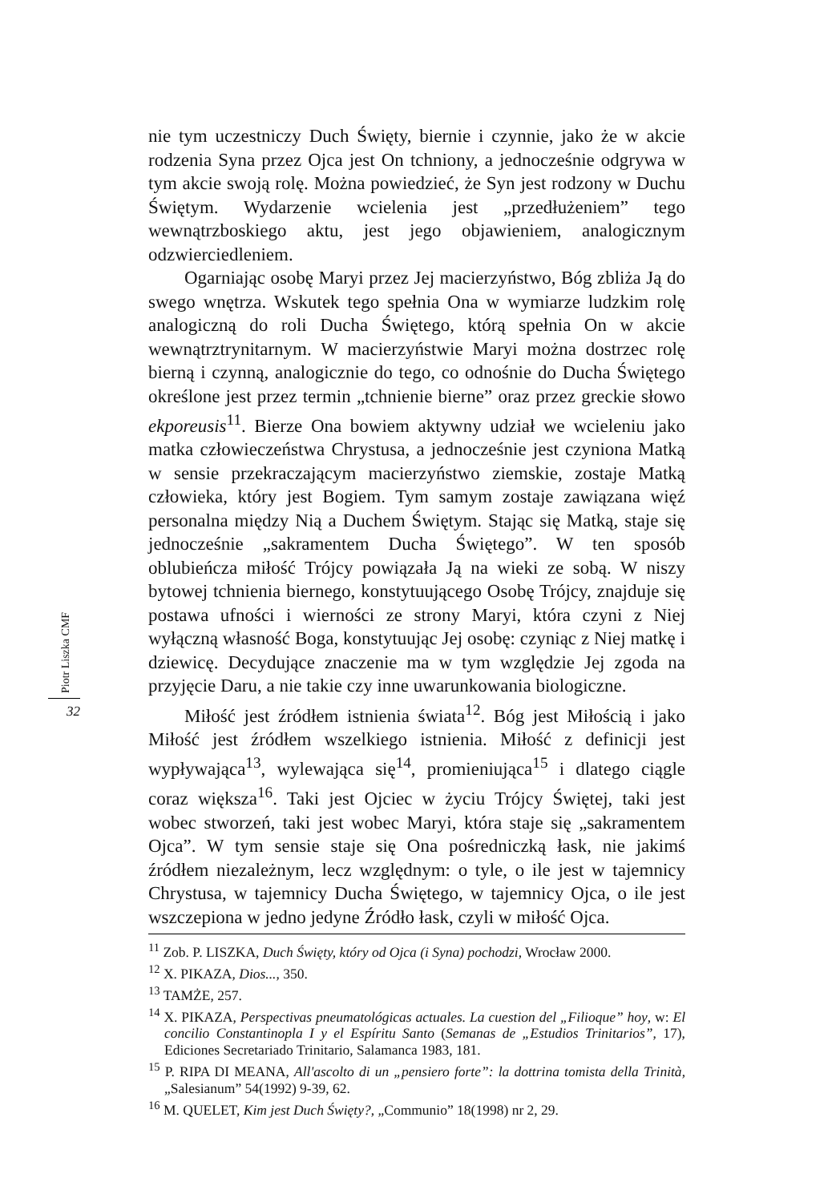Piotr Liszka CMF
32
nie tym uczestniczy Duch Święty, biernie i czynnie, jako że w akcie rodzenia Syna przez Ojca jest On tchniony, a jednocześnie odgrywa w tym akcie swoją rolę. Można powiedzieć, że Syn jest rodzony w Duchu Świętym. Wydarzenie wcielenia jest „przedłużeniem” tego wewnątrzboskiego aktu, jest jego objawieniem, analogicznym odzwierciedleniem.
Ogarniając osobę Maryi przez Jej macierzyństwo, Bóg zbliża Ją do swego wnętrza. Wskutek tego spełnia Ona w wymiarze ludzkim rolę analogiczną do roli Ducha Świętego, którą spełnia On w akcie wewnątrztrynitarnym. W macierzyństwie Maryi można dostrzec rolę bierną i czynną, analogicznie do tego, co odnośnie do Ducha Świętego określone jest przez termin „tchnienie bierne” oraz przez greckie słowo ekporeusis<sup>11</sup>. Bierze Ona bowiem aktywny udział we wcieleniu jako matka człowieczeństwa Chrystusa, a jednocześnie jest czyniona Matką w sensie przekraczającym macierzyństwo ziemskie, zostaje Matką człowieka, który jest Bogiem. Tym samym zostaje zawiązana więź personalna między Nią a Duchem Świętym. Stając się Matką, staje się jednocześnie „sakramentem Ducha Świętego”. W ten sposób oblubieńcza miłość Trójcy powiązała Ją na wieki ze sobą. W niszy bytowej tchnienia biernego, konstytuującego Osobę Trójcy, znajduje się postawa ufności i wierności ze strony Maryi, która czyni z Niej wyłączną własność Boga, konstytuując Jej osobę: czyniąc z Niej matkę i dziewicę. Decydujące znaczenie ma w tym względzie Jej zgoda na przyjęcie Daru, a nie takie czy inne uwarunkowania biologiczne.
Miłość jest źródłem istnienia świata<sup>12</sup>. Bóg jest Miłością i jako Miłość jest źródłem wszelkiego istnienia. Miłość z definicji jest wypływająca<sup>13</sup>, wylewająca się<sup>14</sup>, promieniująca<sup>15</sup> i dlatego ciągle coraz większa<sup>16</sup>. Taki jest Ojciec w życiu Trójcy Świętej, taki jest wobec stworzeń, taki jest wobec Maryi, która staje się „sakramentem Ojca”. W tym sensie staje się Ona pośredniczką łask, nie jakimś źródłem niezależnym, lecz względnym: o tyle, o ile jest w tajemnicy Chrystusa, w tajemnicy Ducha Świętego, w tajemnicy Ojca, o ile jest wszczepiona w jedno jedyne Źródło łask, czyli w miłość Ojca.
<sup>11</sup> Zob. P. LISZKA, Duch Święty, który od Ojca (i Syna) pochodzi, Wrocław 2000.
<sup>12</sup> X. PIKAZA, Dios..., 350.
<sup>13</sup> TAMŻE, 257.
<sup>14</sup> X. PIKAZA, Perspectivas pneumatológicas actuales. La cuestion del „Filioque” hoy, w: El concilio Constantinopla I y el Espíritu Santo (Semanas de „Estudios Trinitarios”, 17), Ediciones Secretariado Trinitario, Salamanca 1983, 181.
<sup>15</sup> P. RIPA DI MEANA, All'ascolto di un „pensiero forte”: la dottrina tomista della Trinità, „Salesianum” 54(1992) 9-39, 62.
<sup>16</sup> M. QUELET, Kim jest Duch Święty?, „Communio” 18(1998) nr 2, 29.